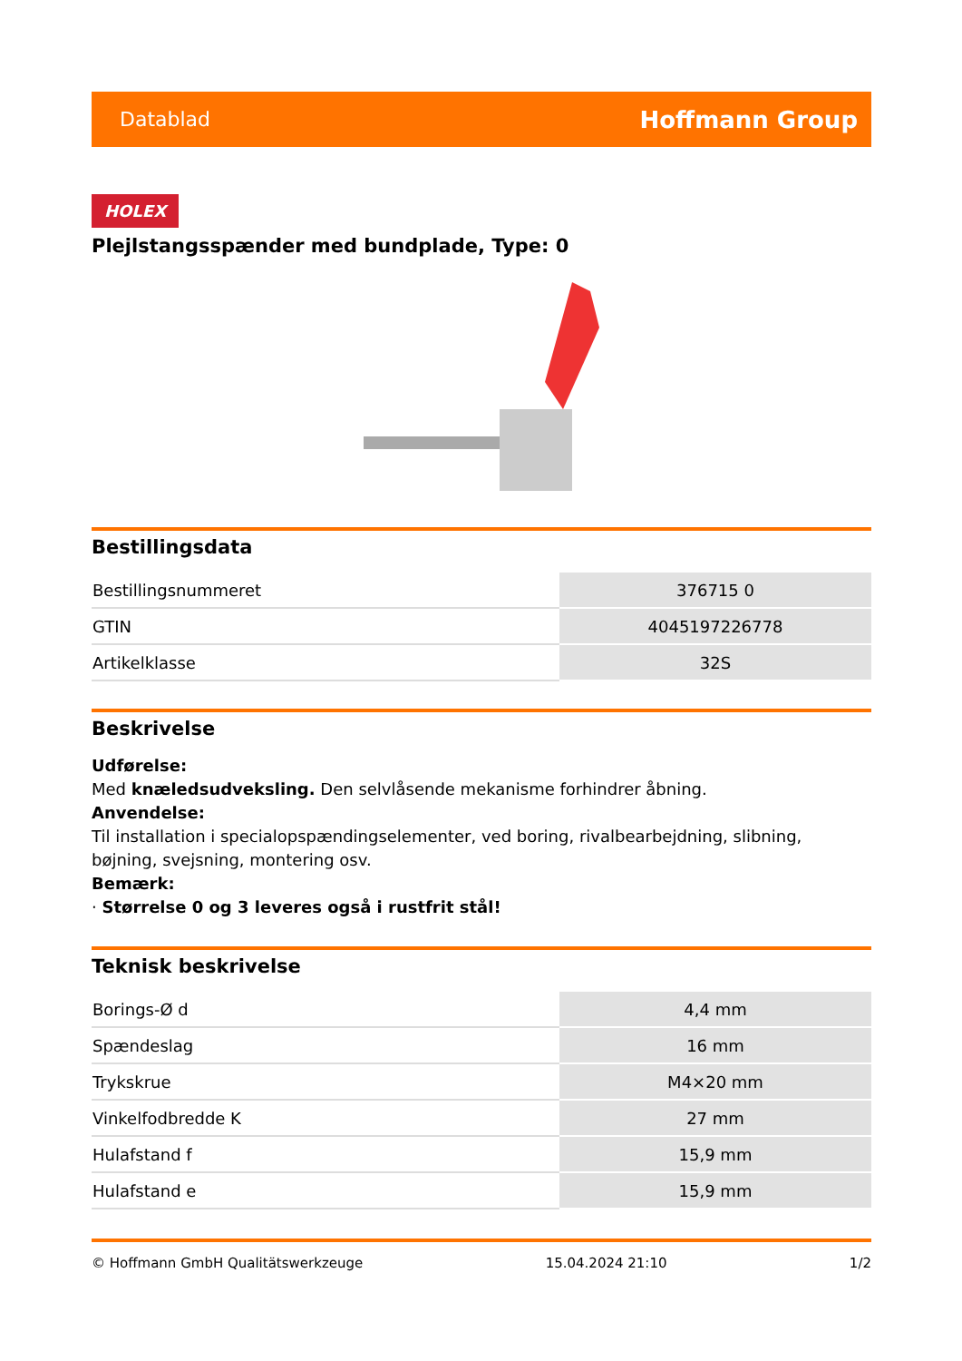Datablad Hoffmann Group
HOLEX
Plejlstangsspænder med bundplade, Type: 0
Bestillingsdata
| Bestillingsnummeret | 376715 0 |
| GTIN | 4045197226778 |
| Artikelklasse | 32S |
Beskrivelse
Udførelse:
Med knæledsudveksling. Den selvlåsende mekanisme forhindrer åbning.
Anvendelse:
Til installation i specialopspændingselementer, ved boring, rivalbearbejdning, slibning, bøjning, svejsning, montering osv.
Bemærk:
· Størrelse 0 og 3 leveres også i rustfrit stål!
Teknisk beskrivelse
| Borings-Ø d | 4,4 mm |
| Spændeslag | 16 mm |
| Trykskrue | M4×20 mm |
| Vinkelfodbredde K | 27 mm |
| Hulafstand f | 15,9 mm |
| Hulafstand e | 15,9 mm |
© Hoffmann GmbH Qualitätswerkzeuge 15.04.2024 21:10 1/2